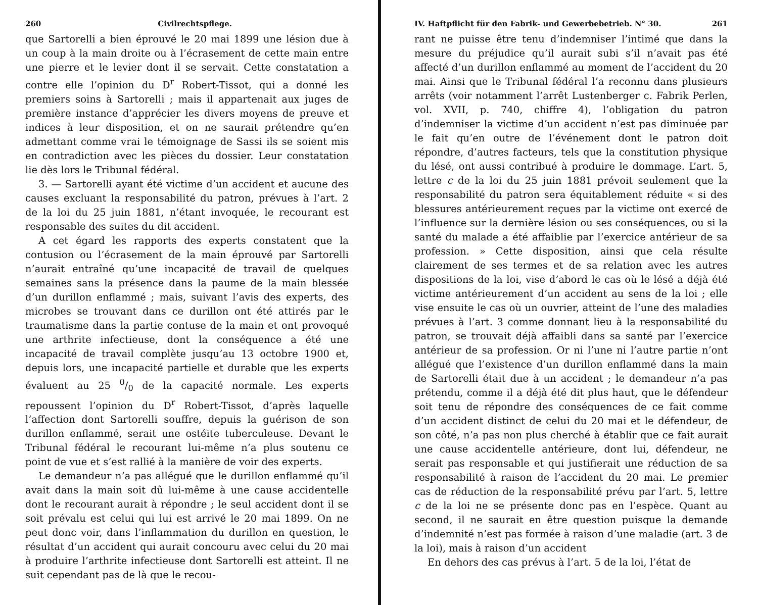260 Civilrechtspflege.
que Sartorelli a bien éprouvé le 20 mai 1899 une lésion due à un coup à la main droite ou à l’écrasement de cette main entre une pierre et le levier dont il se servait. Cette constatation a contre elle l’opinion du D<sup>r</sup> Robert-Tissot, qui a donné les premiers soins à Sartorelli ; mais il appartenait aux juges de première instance d’apprécier les divers moyens de preuve et indices à leur disposition, et on ne saurait prétendre qu’en admettant comme vrai le témoignage de Sassi ils se soient mis en contradiction avec les pièces du dossier. Leur constatation lie dès lors le Tribunal fédéral.
3. — Sartorelli ayant été victime d’un accident et aucune des causes excluant la responsabilité du patron, prévues à l’art. 2 de la loi du 25 juin 1881, n’étant invoquée, le recourant est responsable des suites du dit accident.
A cet égard les rapports des experts constatent que la contusion ou l’écrasement de la main éprouvé par Sartorelli n’aurait entraîné qu’une incapacité de travail de quelques semaines sans la présence dans la paume de la main blessée d’un durillon enflammé ; mais, suivant l’avis des experts, des microbes se trouvant dans ce durillon ont été attirés par le traumatisme dans la partie contuse de la main et ont provoqué une arthrite infectieuse, dont la conséquence a été une incapacité de travail complète jusqu’au 13 octobre 1900 et, depuis lors, une incapacité partielle et durable que les experts évaluent au 25 0/0 de la capacité normale. Les experts repoussent l’opinion du D<sup>r</sup> Robert-Tissot, d’après laquelle l’affection dont Sartorelli souffre, depuis la guérison de son durillon enflammé, serait une ostéite tuberculeuse. Devant le Tribunal fédéral le recourant lui-même n’a plus soutenu ce point de vue et s’est rallié à la manière de voir des experts.
Le demandeur n’a pas allégué que le durillon enflammé qu’il avait dans la main soit dû lui-même à une cause accidentelle dont le recourant aurait à répondre ; le seul accident dont il se soit prévalu est celui qui lui est arrivé le 20 mai 1899. On ne peut donc voir, dans l’inflammation du durillon en question, le résultat d’un accident qui aurait concouru avec celui du 20 mai à produire l’arthrite infectieuse dont Sartorelli est atteint. Il ne suit cependant pas de là que le recou-
IV. Haftpflicht für den Fabrik- und Gewerbebetrieb. N° 30. 261
rant ne puisse être tenu d’indemniser l’intimé que dans la mesure du préjudice qu’il aurait subi s’il n’avait pas été affecté d’un durillon enflammé au moment de l’accident du 20 mai. Ainsi que le Tribunal fédéral l’a reconnu dans plusieurs arrêts (voir notamment l’arrêt Lustenberger c. Fabrik Perlen, vol. XVII, p. 740, chiffre 4), l’obligation du patron d’indemniser la victime d’un accident n’est pas diminuée par le fait qu’en outre de l’événement dont le patron doit répondre, d’autres facteurs, tels que la constitution physique du lésé, ont aussi contribué à produire le dommage. L’art. 5, lettre c de la loi du 25 juin 1881 prévoit seulement que la responsabilité du patron sera équitablement réduite « si des blessures antérieurement reçues par la victime ont exercé de l’influence sur la dernière lésion ou ses conséquences, ou si la santé du malade a été affaiblie par l’exercice antérieur de sa profession. » Cette disposition, ainsi que cela résulte clairement de ses termes et de sa relation avec les autres dispositions de la loi, vise d’abord le cas où le lésé a déjà été victime antérieurement d’un accident au sens de la loi ; elle vise ensuite le cas où un ouvrier, atteint de l’une des maladies prévues à l’art. 3 comme donnant lieu à la responsabilité du patron, se trouvait déjà affaibli dans sa santé par l’exercice antérieur de sa profession. Or ni l’une ni l’autre partie n’ont allégué que l’existence d’un durillon enflammé dans la main de Sartorelli était due à un accident ; le demandeur n’a pas prétendu, comme il a déjà été dit plus haut, que le défendeur soit tenu de répondre des conséquences de ce fait comme d’un accident distinct de celui du 20 mai et le défendeur, de son côté, n’a pas non plus cherché à établir que ce fait aurait une cause accidentelle antérieure, dont lui, défendeur, ne serait pas responsable et qui justifierait une réduction de sa responsabilité à raison de l’accident du 20 mai. Le premier cas de réduction de la responsabilité prévu par l’art. 5, lettre c de la loi ne se présente donc pas en l’espèce. Quant au second, il ne saurait en être question puisque la demande d’indemnité n’est pas formée à raison d’une maladie (art. 3 de la loi), mais à raison d’un accident
En dehors des cas prévus à l’art. 5 de la loi, l’état de